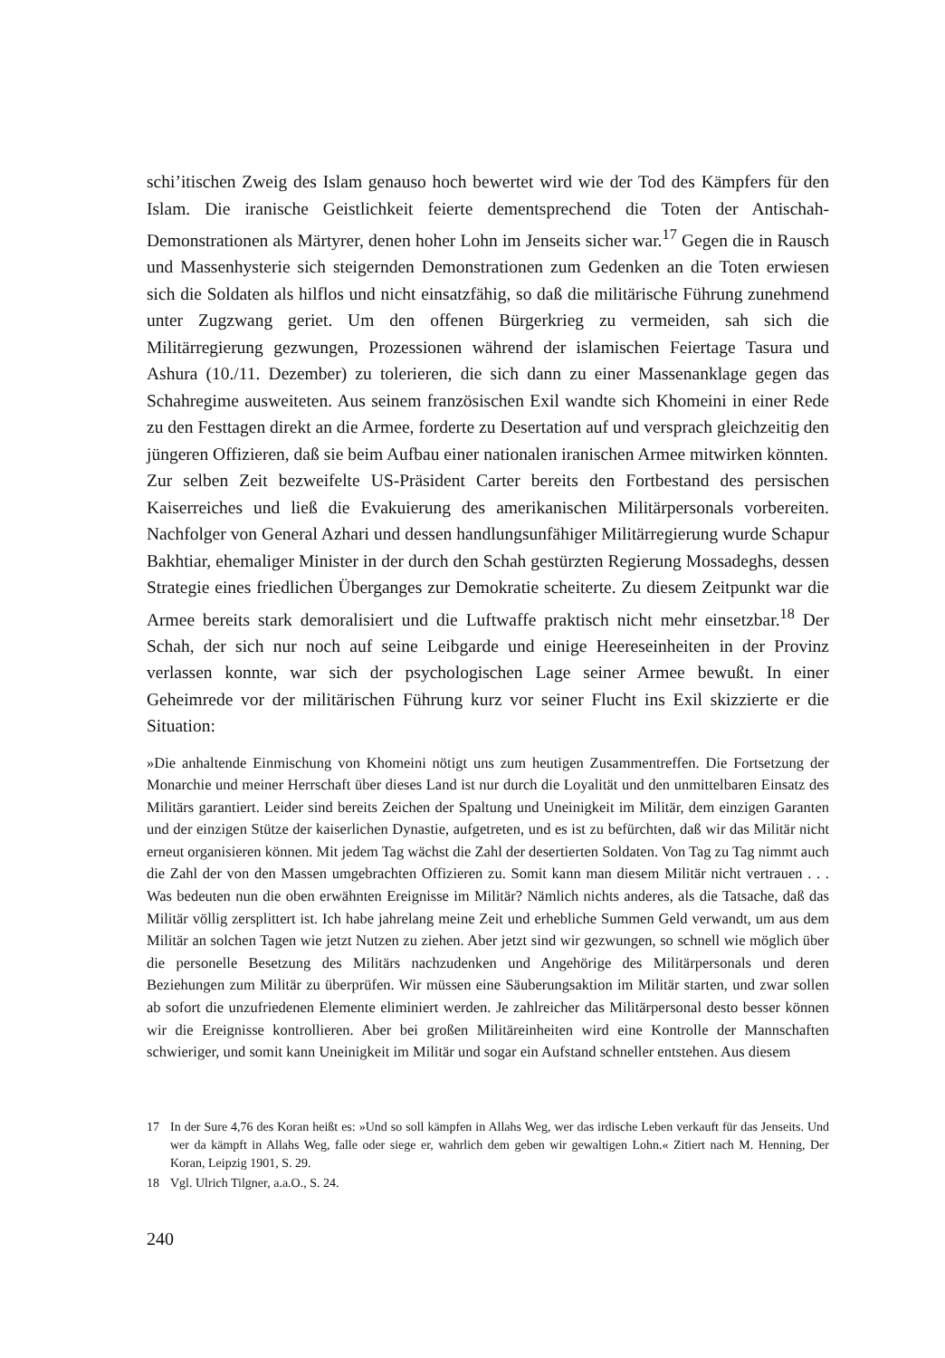schi’itischen Zweig des Islam genauso hoch bewertet wird wie der Tod des Kämpfers für den Islam. Die iranische Geistlichkeit feierte dementsprechend die Toten der Antischah-Demonstrationen als Märtyrer, denen hoher Lohn im Jenseits sicher war.<sup>17</sup> Gegen die in Rausch und Massenhysterie sich steigernden Demonstrationen zum Gedenken an die Toten erwiesen sich die Soldaten als hilflos und nicht einsatzfähig, so daß die militärische Führung zunehmend unter Zugzwang geriet. Um den offenen Bürgerkrieg zu vermeiden, sah sich die Militärregierung gezwungen, Prozessionen während der islamischen Feiertage Tasura und Ashura (10./11. Dezember) zu tolerieren, die sich dann zu einer Massenanklage gegen das Schahregime ausweiteten. Aus seinem französischen Exil wandte sich Khomeini in einer Rede zu den Festtagen direkt an die Armee, forderte zu Desertation auf und versprach gleichzeitig den jüngeren Offizieren, daß sie beim Aufbau einer nationalen iranischen Armee mitwirken könnten.
Zur selben Zeit bezweifelte US-Präsident Carter bereits den Fortbestand des persischen Kaiserreiches und ließ die Evakuierung des amerikanischen Militärpersonals vorbereiten. Nachfolger von General Azhari und dessen handlungsunfähiger Militärregierung wurde Schapur Bakhtiar, ehemaliger Minister in der durch den Schah gestürzten Regierung Mossadeghs, dessen Strategie eines friedlichen Überganges zur Demokratie scheiterte. Zu diesem Zeitpunkt war die Armee bereits stark demoralisiert und die Luftwaffe praktisch nicht mehr einsetzbar.<sup>18</sup> Der Schah, der sich nur noch auf seine Leibgarde und einige Heereseinheiten in der Provinz verlassen konnte, war sich der psychologischen Lage seiner Armee bewußt. In einer Geheimrede vor der militärischen Führung kurz vor seiner Flucht ins Exil skizzierte er die Situation:
»Die anhaltende Einmischung von Khomeini nötigt uns zum heutigen Zusammentreffen. Die Fortsetzung der Monarchie und meiner Herrschaft über dieses Land ist nur durch die Loyalität und den unmittelbaren Einsatz des Militärs garantiert. Leider sind bereits Zeichen der Spaltung und Uneinigkeit im Militär, dem einzigen Garanten und der einzigen Stütze der kaiserlichen Dynastie, aufgetreten, und es ist zu befürchten, daß wir das Militär nicht erneut organisieren können. Mit jedem Tag wächst die Zahl der desertierten Soldaten. Von Tag zu Tag nimmt auch die Zahl der von den Massen umgebrachten Offizieren zu. Somit kann man diesem Militär nicht vertrauen . . . Was bedeuten nun die oben erwähnten Ereignisse im Militär? Nämlich nichts anderes, als die Tatsache, daß das Militär völlig zersplittert ist. Ich habe jahrelang meine Zeit und erhebliche Summen Geld verwandt, um aus dem Militär an solchen Tagen wie jetzt Nutzen zu ziehen. Aber jetzt sind wir gezwungen, so schnell wie möglich über die personelle Besetzung des Militärs nachzudenken und Angehörige des Militärpersonals und deren Beziehungen zum Militär zu überprüfen. Wir müssen eine Säuberungsaktion im Militär starten, und zwar sollen ab sofort die unzufriedenen Elemente eliminiert werden. Je zahlreicher das Militärpersonal desto besser können wir die Ereignisse kontrollieren. Aber bei großen Militäreinheiten wird eine Kontrolle der Mannschaften schwieriger, und somit kann Uneinigkeit im Militär und sogar ein Aufstand schneller entstehen. Aus diesem
17 In der Sure 4,76 des Koran heißt es: »Und so soll kämpfen in Allahs Weg, wer das irdische Leben verkauft für das Jenseits. Und wer da kämpft in Allahs Weg, falle oder siege er, wahrlich dem geben wir gewaltigen Lohn.« Zitiert nach M. Henning, Der Koran, Leipzig 1901, S. 29.
18 Vgl. Ulrich Tilgner, a.a.O., S. 24.
240